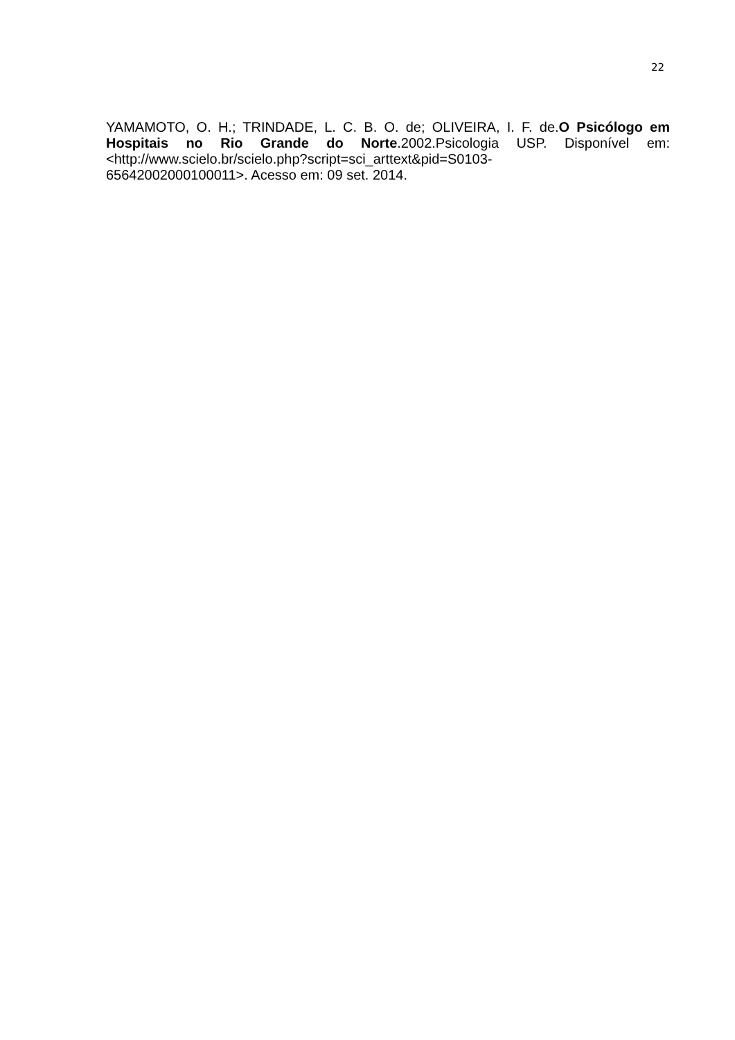22
YAMAMOTO, O. H.; TRINDADE, L. C. B. O. de; OLIVEIRA, I. F. de.O Psicólogo em Hospitais no Rio Grande do Norte.2002.Psicologia USP. Disponível em:<http://www.scielo.br/scielo.php?script=sci_arttext&pid=S0103-
65642002000100011>. Acesso em: 09 set. 2014.